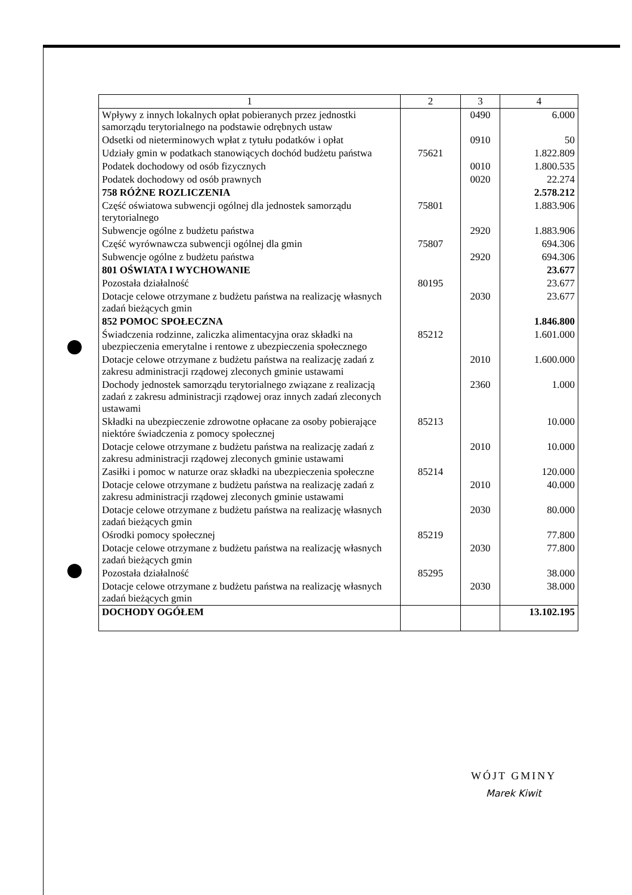| 1 | 2 | 3 | 4 |
| --- | --- | --- | --- |
| Wpływy z innych lokalnych opłat pobieranych przez jednostki samorządu terytorialnego na podstawie odrębnych ustaw | | 0490 | 6.000 |
| Odsetki od nieterminowych wpłat z tytułu podatków i opłat | | 0910 | 50 |
| Udziały gmin w podatkach stanowiących dochód budżetu państwa | 75621 | | 1.822.809 |
| Podatek dochodowy od osób fizycznych | | 0010 | 1.800.535 |
| Podatek dochodowy od osób prawnych | | 0020 | 22.274 |
| 758 RÓŻNE ROZLICZENIA | | | 2.578.212 |
| Część oświatowa subwencji ogólnej dla jednostek samorządu terytorialnego | 75801 | | 1.883.906 |
| Subwencje ogólne z budżetu państwa | | 2920 | 1.883.906 |
| Część wyrównawcza subwencji ogólnej dla gmin | 75807 | | 694.306 |
| Subwencje ogólne z budżetu państwa | | 2920 | 694.306 |
| 801 OŚWIATA I WYCHOWANIE | | | 23.677 |
| Pozostała działalność | 80195 | | 23.677 |
| Dotacje celowe otrzymane z budżetu państwa na realizację własnych zadań bieżących gmin | | 2030 | 23.677 |
| 852 POMOC SPOŁECZNA | | | 1.846.800 |
| Świadczenia rodzinne, zaliczka alimentacyjna oraz składki na ubezpieczenia emerytalne i rentowe z ubezpieczenia społecznego | 85212 | | 1.601.000 |
| Dotacje celowe otrzymane z budżetu państwa na realizację zadań z zakresu administracji rządowej zleconych gminie ustawami | | 2010 | 1.600.000 |
| Dochody jednostek samorządu terytorialnego związane z realizacją zadań z zakresu administracji rządowej oraz innych zadań zleconych ustawami | | 2360 | 1.000 |
| Składki na ubezpieczenie zdrowotne opłacane za osoby pobierające niektóre świadczenia z pomocy społecznej | 85213 | | 10.000 |
| Dotacje celowe otrzymane z budżetu państwa na realizację zadań z zakresu administracji rządowej zleconych gminie ustawami | | 2010 | 10.000 |
| Zasiłki i pomoc w naturze oraz składki na ubezpieczenia społeczne | 85214 | | 120.000 |
| Dotacje celowe otrzymane z budżetu państwa na realizację zadań z zakresu administracji rządowej zleconych gminie ustawami | | 2010 | 40.000 |
| Dotacje celowe otrzymane z budżetu państwa na realizację własnych zadań bieżących gmin | | 2030 | 80.000 |
| Ośrodki pomocy społecznej | 85219 | | 77.800 |
| Dotacje celowe otrzymane z budżetu państwa na realizację własnych zadań bieżących gmin | | 2030 | 77.800 |
| Pozostała działalność | 85295 | | 38.000 |
| Dotacje celowe otrzymane z budżetu państwa na realizację własnych zadań bieżących gmin | | 2030 | 38.000 |
| DOCHODY OGÓŁEM | | | 13.102.195 |
WÓJT GMINY
Marek Kiwit